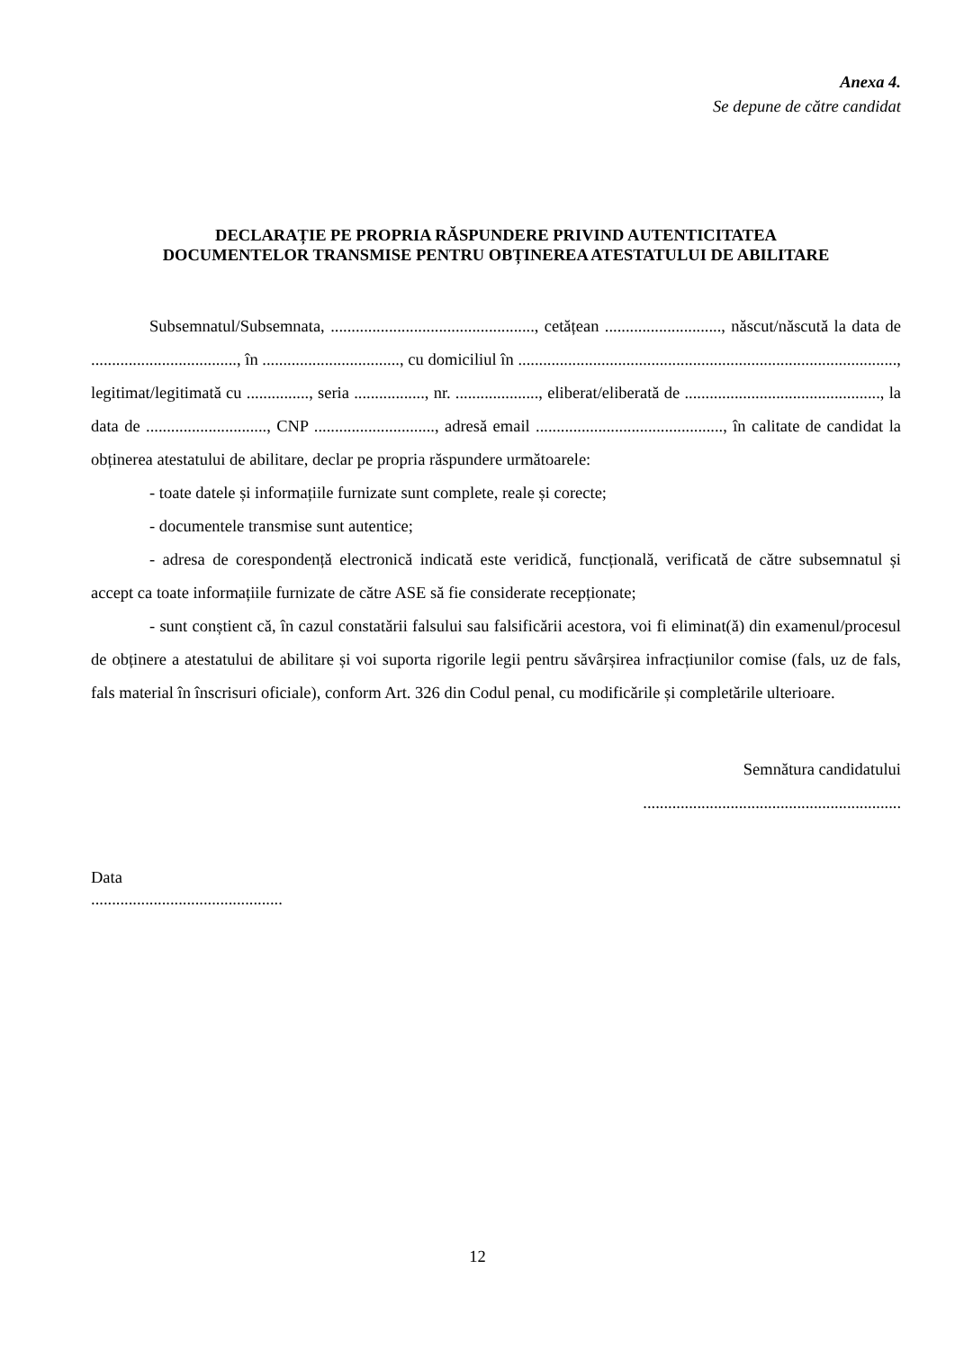Anexa 4.
Se depune de către candidat
DECLARAȚIE PE PROPRIA RĂSPUNDERE PRIVIND AUTENTICITATEA
DOCUMENTELOR TRANSMISE PENTRU OBȚINEREA ATESTATULUI DE ABILITARE
Subsemnatul/Subsemnata, ................................................., cetățean ............................, născut/născută la data de ..................................., în ................................., cu domiciliul în ..........................................................................................., legitimat/legitimată cu ..............., seria ................., nr. ...................., eliberat/eliberată de ..............................................., la data de ............................., CNP ............................., adresă email ............................................., în calitate de candidat la obținerea atestatului de abilitare, declar pe propria răspundere următoarele:
- toate datele și informațiile furnizate sunt complete, reale și corecte;
- documentele transmise sunt autentice;
- adresa de corespondență electronică indicată este veridică, funcțională, verificată de către subsemnatul și accept ca toate informațiile furnizate de către ASE să fie considerate recepționate;
- sunt conștient că, în cazul constatării falsului sau falsificării acestora, voi fi eliminat(ă) din examenul/procesul de obținere a atestatului de abilitare și voi suporta rigorile legii pentru săvârșirea infracțiunilor comise (fals, uz de fals, fals material în înscrisuri oficiale), conform Art. 326 din Codul penal, cu modificările și completările ulterioare.
Semnătura candidatului
..............................................................
Data
..............................................
12